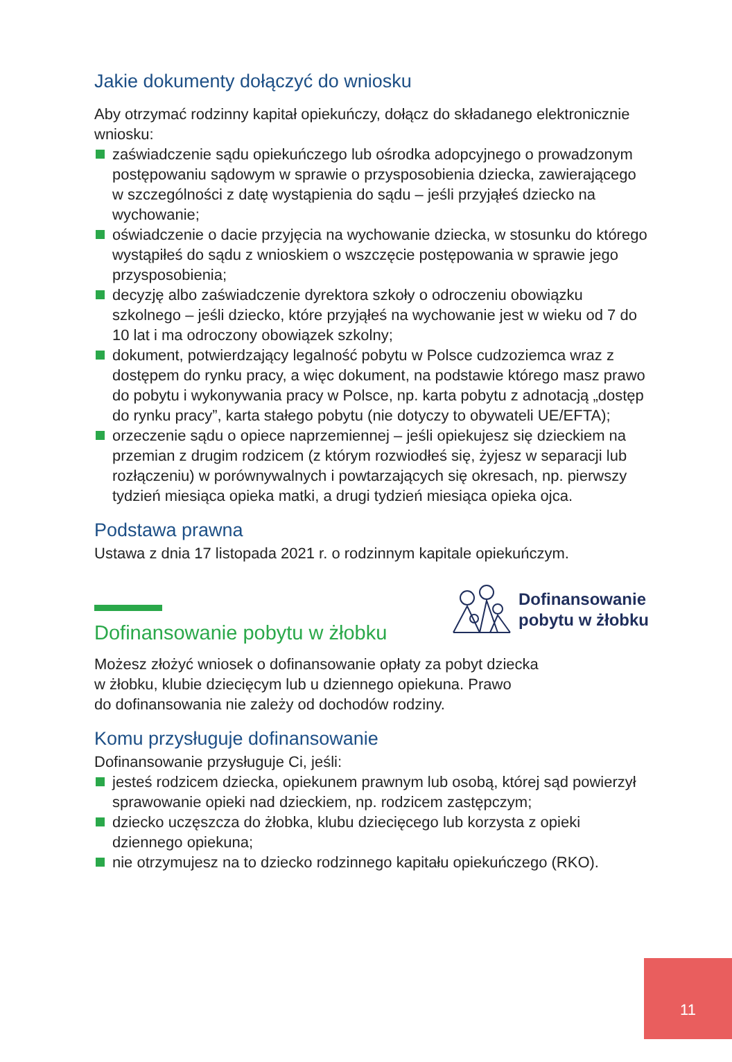Jakie dokumenty dołączyć do wniosku
Aby otrzymać rodzinny kapitał opiekuńczy, dołącz do składanego elektronicznie wniosku:
zaświadczenie sądu opiekuńczego lub ośrodka adopcyjnego o prowadzonym postępowaniu sądowym w sprawie o przysposobienia dziecka, zawierającego w szczególności z datę wystąpienia do sądu – jeśli przyjąłeś dziecko na wychowanie;
oświadczenie o dacie przyjęcia na wychowanie dziecka, w stosunku do którego wystąpiłeś do sądu z wnioskiem o wszczęcie postępowania w sprawie jego przysposobienia;
decyzję albo zaświadczenie dyrektora szkoły o odroczeniu obowiązku szkolnego – jeśli dziecko, które przyjąłeś na wychowanie jest w wieku od 7 do 10 lat i ma odroczony obowiązek szkolny;
dokument, potwierdzający legalność pobytu w Polsce cudzoziemca wraz z dostępem do rynku pracy, a więc dokument, na podstawie którego masz prawo do pobytu i wykonywania pracy w Polsce, np. karta pobytu z adnotacją „dostęp do rynku pracy”, karta stałego pobytu (nie dotyczy to obywateli UE/EFTA);
orzeczenie sądu o opiece naprzemiennej – jeśli opiekujesz się dzieckiem na przemian z drugim rodzicem (z którym rozwiodłeś się, żyjesz w separacji lub rozłączeniu) w porównywalnych i powtarzających się okresach, np. pierwszy tydzień miesiąca opieka matki, a drugi tydzień miesiąca opieka ojca.
Podstawa prawna
Ustawa z dnia 17 listopada 2021 r. o rodzinnym kapitale opiekuńczym.
Dofinansowanie
pobytu w żłobku
Dofinansowanie pobytu w żłobku
Możesz złożyć wniosek o dofinansowanie opłaty za pobyt dziecka
w żłobku, klubie dziecięcym lub u dziennego opiekuna. Prawo
do dofinansowania nie zależy od dochodów rodziny.
Komu przysługuje dofinansowanie
Dofinansowanie przysługuje Ci, jeśli:
jesteś rodzicem dziecka, opiekunem prawnym lub osobą, której sąd powierzył sprawowanie opieki nad dzieckiem, np. rodzicem zastępczym;
dziecko uczęszcza do żłobka, klubu dziecięcego lub korzysta z opieki dziennego opiekuna;
nie otrzymujesz na to dziecko rodzinnego kapitału opiekuńczego (RKO).
11